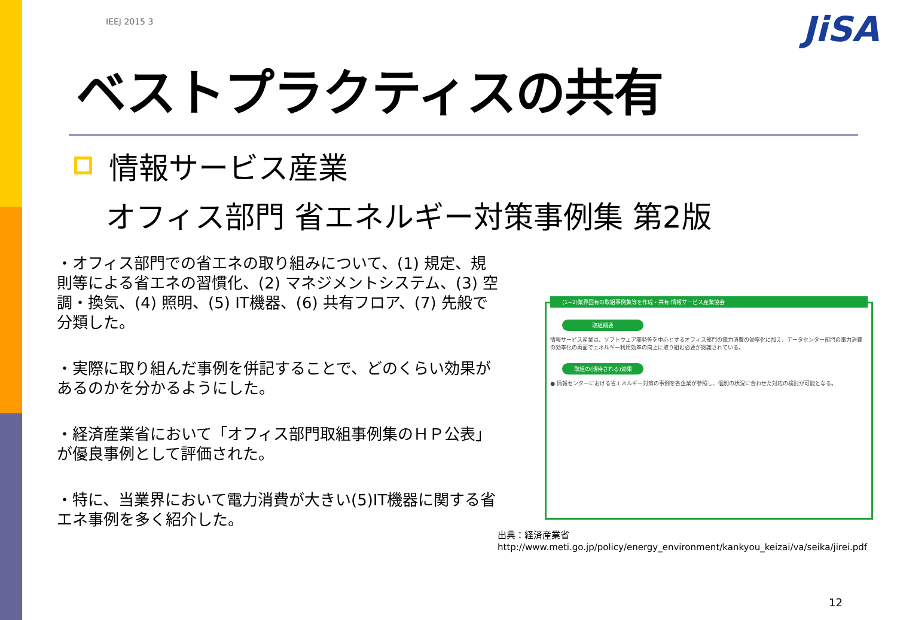JiSA
IEEJ 2015 3
ベストプラクティスの共有
情報サービス産業
オフィス部門 省エネルギー対策事例集 第2版
・オフィス部門での省エネの取り組みについて、(1) 規定、規則等による省エネの習慣化、(2) マネジメントシステム、(3) 空調・換気、(4) 照明、(5) IT機器、(6) 共有フロア、(7) 先般で分類した。
・実際に取り組んだ事例を併記することで、どのくらい効果があるのかを分かるようにした。
・経済産業省において「オフィス部門取組事例集のＨＰ公表」が優良事例として評価された。
・特に、当業界において電力消費が大きい(5)IT機器に関する省エネ事例を多く紹介した。
(1−2)業界固有の取組事例集等を作成・共有:情報サービス産業協会
取組概要
情報サービス産業は、ソフトウェア開発等を中心とするオフィス部門の電力消費の効率化に加え、データセンター部門の電力消費の効率化の両面でエネルギー利用効率の向上に取り組む必要が認識されている。
取組の(期待される)効果
● 情報センターにおける省エネルギー対策の事例を各企業が参照し、個別の状況に合わせた対応の検討が可能となる。
出典：経済産業省
http://www.meti.go.jp/policy/energy_environment/kankyou_keizai/va/seika/jirei.pdf
12